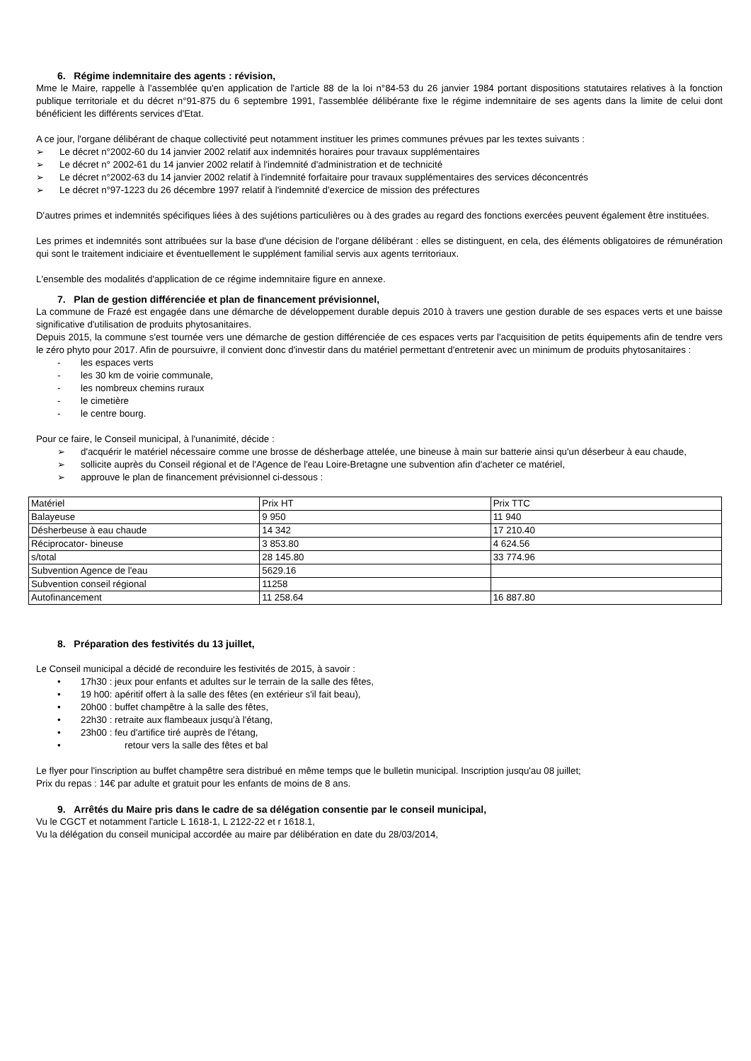6. Régime indemnitaire des agents : révision,
Mme le Maire, rappelle à l'assemblée qu'en application de l'article 88 de la loi n°84-53 du 26 janvier 1984 portant dispositions statutaires relatives à la fonction publique territoriale et du décret n°91-875 du 6 septembre 1991, l'assemblée délibérante fixe le régime indemnitaire de ses agents dans la limite de celui dont bénéficient les différents services d'Etat.
A ce jour, l'organe délibérant de chaque collectivité peut notamment instituer les primes communes prévues par les textes suivants :
➢ Le décret n°2002-60 du 14 janvier 2002 relatif aux indemnités horaires pour travaux supplémentaires
➢ Le décret n° 2002-61 du 14 janvier 2002 relatif à l'indemnité d'administration et de technicité
➢ Le décret n°2002-63 du 14 janvier 2002 relatif à l'indemnité forfaitaire pour travaux supplémentaires des services déconcentrés
➢ Le décret n°97-1223 du 26 décembre 1997 relatif à l'indemnité d'exercice de mission des préfectures
D'autres primes et indemnités spécifiques liées à des sujétions particulières ou à des grades au regard des fonctions exercées peuvent également être instituées.
Les primes et indemnités sont attribuées sur la base d'une décision de l'organe délibérant : elles se distinguent, en cela, des éléments obligatoires de rémunération qui sont le traitement indiciaire et éventuellement le supplément familial servis aux agents territoriaux.
L'ensemble des modalités d'application de ce régime indemnitaire figure en annexe.
7. Plan de gestion différenciée et plan de financement prévisionnel,
La commune de Frazé est engagée dans une démarche de développement durable depuis 2010 à travers une gestion durable de ses espaces verts et une baisse significative d'utilisation de produits phytosanitaires.
Depuis 2015, la commune s'est tournée vers une démarche de gestion différenciée de ces espaces verts par l'acquisition de petits équipements afin de tendre vers le zéro phyto pour 2017. Afin de poursuivre, il convient donc d'investir dans du matériel permettant d'entretenir avec un minimum de produits phytosanitaires :
- les espaces verts
- les 30 km de voirie communale,
- les nombreux chemins ruraux
- le cimetière
- le centre bourg.
Pour ce faire, le Conseil municipal, à l'unanimité, décide :
➢ d'acquérir le matériel nécessaire comme une brosse de désherbage attelée, une bineuse à main sur batterie ainsi qu'un déserbeur à eau chaude,
➢ sollicite auprès du Conseil régional et de l'Agence de l'eau Loire-Bretagne une subvention afin d'acheter ce matériel,
➢ approuve le plan de financement prévisionnel ci-dessous :
| Matériel | Prix HT | Prix TTC |
| Balayeuse | 9 950 | 11 940 |
| Désherbeuse à eau chaude | 14 342 | 17 210.40 |
| Réciprocator- bineuse | 3 853.80 | 4 624.56 |
| s/total | 28 145.80 | 33 774.96 |
| Subvention Agence de l'eau | 5629.16 | |
| Subvention conseil régional | 11258 | |
| Autofinancement | 11 258.64 | 16 887.80 |
8. Préparation des festivités du 13 juillet,
Le Conseil municipal a décidé de reconduire les festivités de 2015, à savoir :
• 17h30 : jeux pour enfants et adultes sur le terrain de la salle des fêtes,
• 19 h00: apéritif offert à la salle des fêtes (en extérieur s'il fait beau),
• 20h00 : buffet champêtre à la salle des fêtes,
• 22h30 : retraite aux flambeaux jusqu'à l'étang,
• 23h00 : feu d'artifice tiré auprès de l'étang,
• retour vers la salle des fêtes et bal
Le flyer pour l'inscription au buffet champêtre sera distribué en même temps que le bulletin municipal. Inscription jusqu'au 08 juillet;
Prix du repas : 14€ par adulte et gratuit pour les enfants de moins de 8 ans.
9. Arrêtés du Maire pris dans le cadre de sa délégation consentie par le conseil municipal,
Vu le CGCT et notamment l'article L 1618-1, L 2122-22 et r 1618.1,
Vu la délégation du conseil municipal accordée au maire par délibération en date du 28/03/2014,